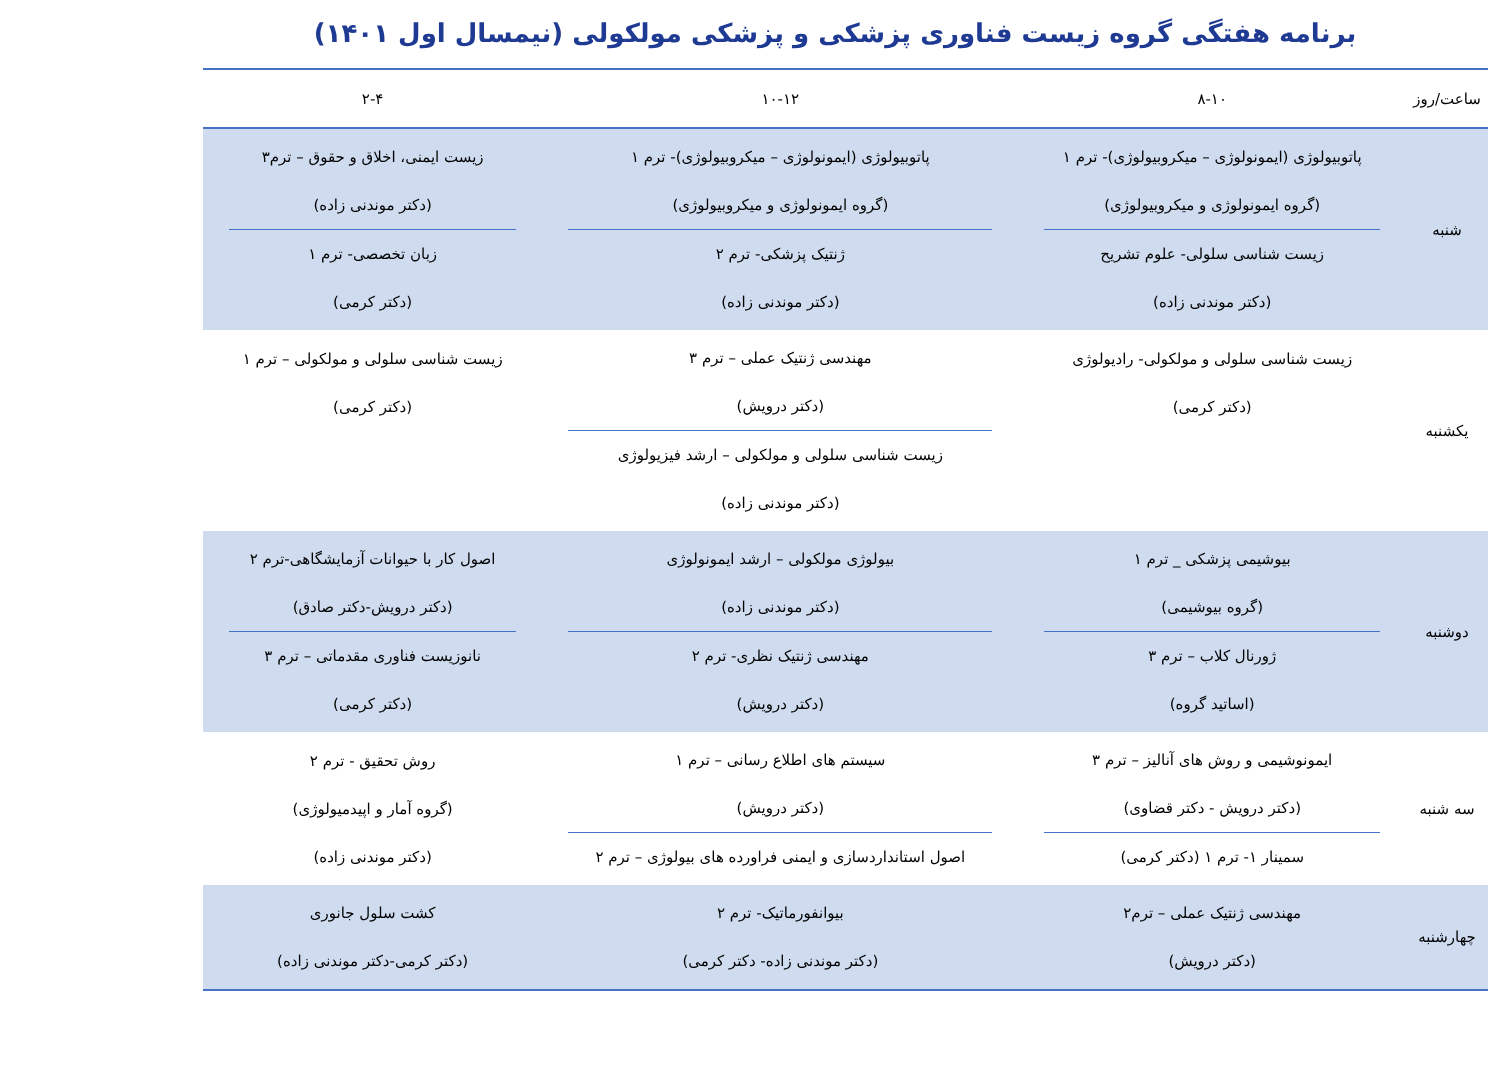برنامه هفتگی گروه زیست فناوری پزشکی و پزشکی مولکولی (نیمسال اول ۱۴۰۱)
| ساعت/روز | ۸-۱۰ | ۱۰-۱۲ | ۲-۴ |
| --- | --- | --- | --- |
| شنبه | پاتوبیولوژی (ایمونولوژی – میکروبیولوژی)- ترم ۱ (گروه ایمونولوژی و میکروبیولوژی) زیست شناسی سلولی- علوم تشریح (دکتر موندنی زاده) | پاتوبیولوژی (ایمونولوژی – میکروبیولوژی)- ترم ۱ (گروه ایمونولوژی و میکروبیولوژی) ژنتیک پزشکی- ترم ۲ (دکتر موندنی زاده) | زیست ایمنی، اخلاق و حقوق – ترم۳ (دکتر موندنی زاده) زبان تخصصی- ترم ۱ (دکتر کرمی) |
| یکشنبه | زیست شناسی سلولی و مولکولی- رادیولوژی (دکتر کرمی) | مهندسی ژنتیک عملی – ترم ۳ (دکتر درویش) زیست شناسی سلولی و مولکولی – ارشد فیزیولوژی (دکتر موندنی زاده) | زیست شناسی سلولی و مولکولی – ترم ۱ (دکتر کرمی) |
| دوشنبه | بیوشیمی پزشکی _ ترم ۱ (گروه بیوشیمی) ژورنال کلاب – ترم ۳ (اساتید گروه) | بیولوژی مولکولی – ارشد ایمونولوژی (دکتر موندنی زاده) مهندسی ژنتیک نظری- ترم ۲ (دکتر درویش) | اصول کار با حیوانات آزمایشگاهی-ترم ۲ (دکتر درویش-دکتر صادق) نانوزیست فناوری مقدماتی – ترم ۳ (دکتر کرمی) |
| سه شنبه | ایمونوشیمی و روش های آنالیز – ترم ۳ (دکتر درویش - دکتر قضاوی) سمینار ۱- ترم ۱ (دکتر کرمی) | سیستم های اطلاع رسانی – ترم ۱ (دکتر درویش) اصول استانداردسازی و ایمنی فراورده های بیولوژی – ترم ۲ | روش تحقیق - ترم ۲ (گروه آمار و اپیدمیولوژی) (دکتر موندنی زاده) |
| چهارشنبه | مهندسی ژنتیک عملی – ترم۲ (دکتر درویش) | بیوانفورماتیک- ترم ۲ (دکتر موندنی زاده- دکتر کرمی) | کشت سلول جانوری (دکتر کرمی-دکتر موندنی زاده) |